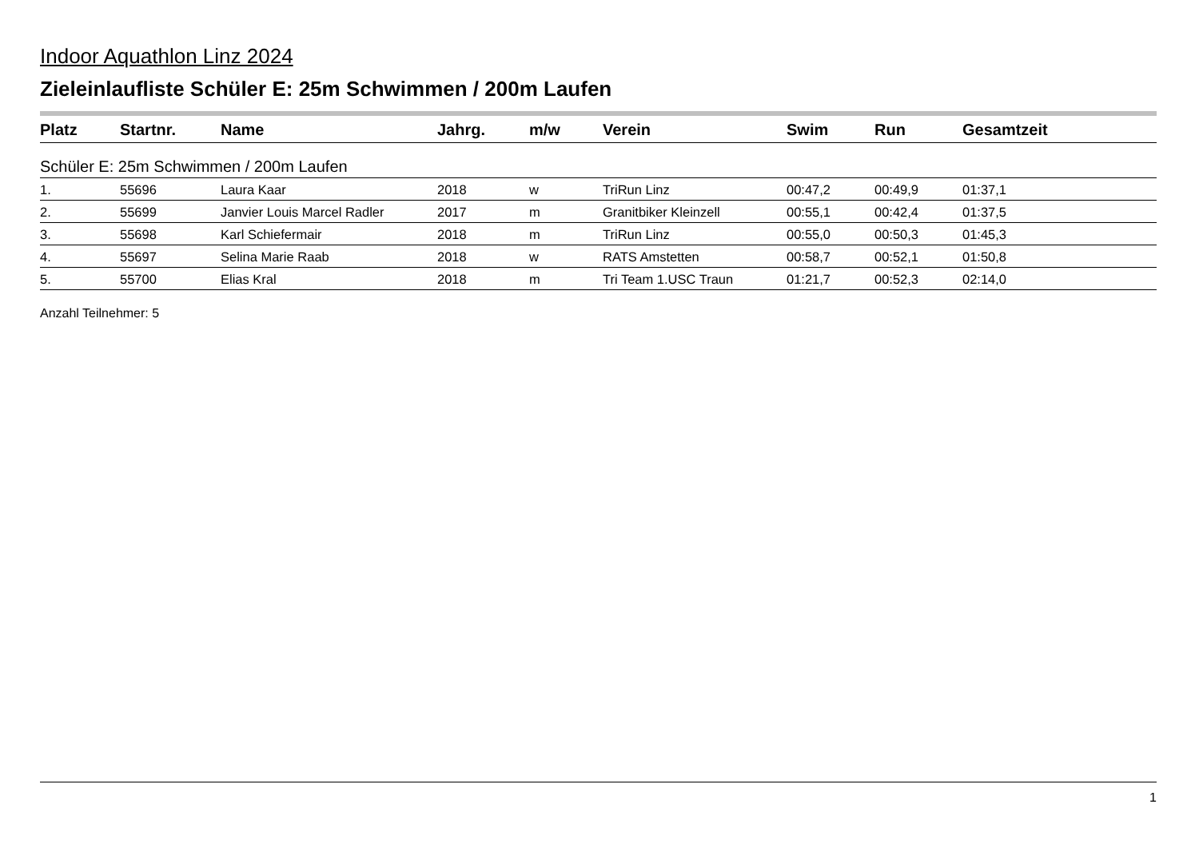Indoor Aquathlon Linz 2024
Zieleinlaufliste Schüler E: 25m Schwimmen / 200m Laufen
| Platz | Startnr. | Name | Jahrg. | m/w | Verein | Swim | Run | Gesamtzeit |
| --- | --- | --- | --- | --- | --- | --- | --- | --- |
| Schüler E: 25m Schwimmen / 200m Laufen | | | | | | | | |
| 1. | 55696 | Laura Kaar | 2018 | w | TriRun Linz | 00:47,2 | 00:49,9 | 01:37,1 |
| 2. | 55699 | Janvier Louis Marcel Radler | 2017 | m | Granitbiker Kleinzell | 00:55,1 | 00:42,4 | 01:37,5 |
| 3. | 55698 | Karl Schiefermair | 2018 | m | TriRun Linz | 00:55,0 | 00:50,3 | 01:45,3 |
| 4. | 55697 | Selina Marie Raab | 2018 | w | RATS Amstetten | 00:58,7 | 00:52,1 | 01:50,8 |
| 5. | 55700 | Elias Kral | 2018 | m | Tri Team 1.USC Traun | 01:21,7 | 00:52,3 | 02:14,0 |
Anzahl Teilnehmer: 5
1